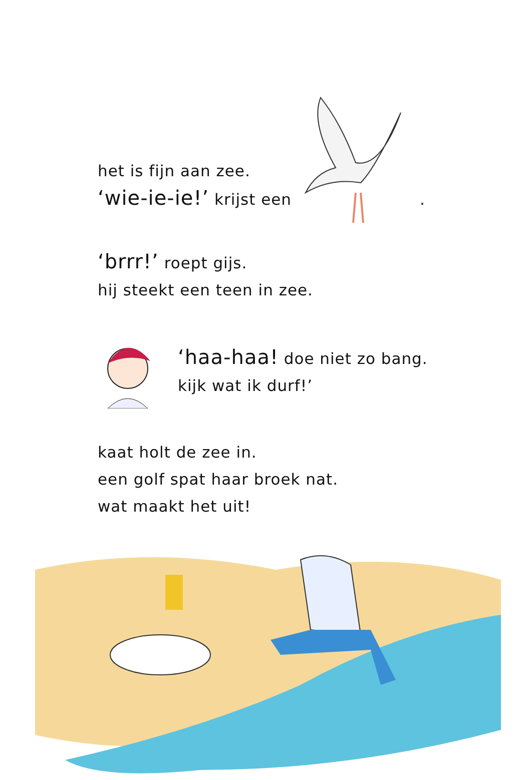het is fijn aan zee.
‘wie-ie-ie!’ krijst een
.
‘brrr!’ roept gijs.
hij steekt een teen in zee.
‘haa-haa! doe niet zo bang.
kijk wat ik durf!’
kaat holt de zee in.
een golf spat haar broek nat.
wat maakt het uit!